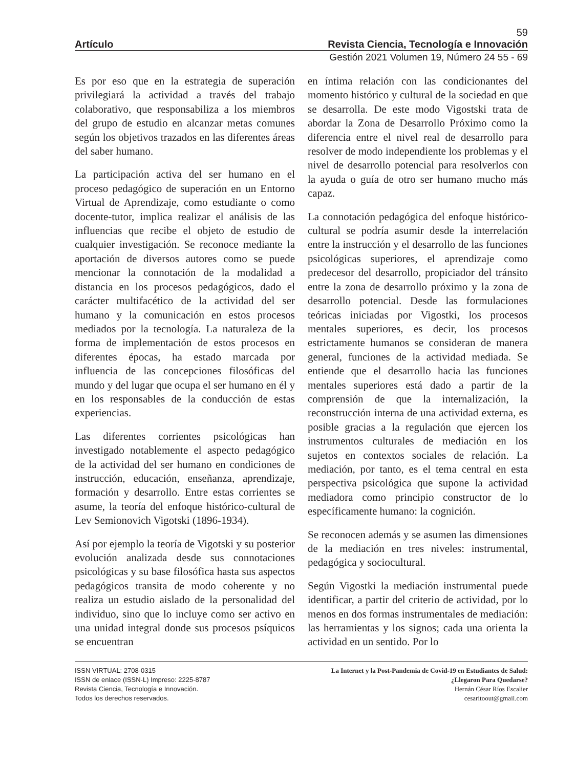59
Artículo Revista Ciencia, Tecnología e Innovación
Gestión 2021 Volumen 19, Número 24 55 - 69
Es por eso que en la estrategia de superación privilegiará la actividad a través del trabajo colaborativo, que responsabiliza a los miembros del grupo de estudio en alcanzar metas comunes según los objetivos trazados en las diferentes áreas del saber humano.
La participación activa del ser humano en el proceso pedagógico de superación en un Entorno Virtual de Aprendizaje, como estudiante o como docente-tutor, implica realizar el análisis de las influencias que recibe el objeto de estudio de cualquier investigación. Se reconoce mediante la aportación de diversos autores como se puede mencionar la connotación de la modalidad a distancia en los procesos pedagógicos, dado el carácter multifacético de la actividad del ser humano y la comunicación en estos procesos mediados por la tecnología. La naturaleza de la forma de implementación de estos procesos en diferentes épocas, ha estado marcada por influencia de las concepciones filosóficas del mundo y del lugar que ocupa el ser humano en él y en los responsables de la conducción de estas experiencias.
Las diferentes corrientes psicológicas han investigado notablemente el aspecto pedagógico de la actividad del ser humano en condiciones de instrucción, educación, enseñanza, aprendizaje, formación y desarrollo. Entre estas corrientes se asume, la teoría del enfoque histórico-cultural de Lev Semionovich Vigotski (1896-1934).
Así por ejemplo la teoría de Vigotski y su posterior evolución analizada desde sus connotaciones psicológicas y su base filosófica hasta sus aspectos pedagógicos transita de modo coherente y no realiza un estudio aislado de la personalidad del individuo, sino que lo incluye como ser activo en una unidad integral donde sus procesos psíquicos se encuentran
en íntima relación con las condicionantes del momento histórico y cultural de la sociedad en que se desarrolla. De este modo Vigostski trata de abordar la Zona de Desarrollo Próximo como la diferencia entre el nivel real de desarrollo para resolver de modo independiente los problemas y el nivel de desarrollo potencial para resolverlos con la ayuda o guía de otro ser humano mucho más capaz.
La connotación pedagógica del enfoque histórico-cultural se podría asumir desde la interrelación entre la instrucción y el desarrollo de las funciones psicológicas superiores, el aprendizaje como predecesor del desarrollo, propiciador del tránsito entre la zona de desarrollo próximo y la zona de desarrollo potencial. Desde las formulaciones teóricas iniciadas por Vigostki, los procesos mentales superiores, es decir, los procesos estrictamente humanos se consideran de manera general, funciones de la actividad mediada. Se entiende que el desarrollo hacia las funciones mentales superiores está dado a partir de la comprensión de que la internalización, la reconstrucción interna de una actividad externa, es posible gracias a la regulación que ejercen los instrumentos culturales de mediación en los sujetos en contextos sociales de relación. La mediación, por tanto, es el tema central en esta perspectiva psicológica que supone la actividad mediadora como principio constructor de lo específicamente humano: la cognición.
Se reconocen además y se asumen las dimensiones de la mediación en tres niveles: instrumental, pedagógica y sociocultural.
Según Vigostki la mediación instrumental puede identificar, a partir del criterio de actividad, por lo menos en dos formas instrumentales de mediación: las herramientas y los signos; cada una orienta la actividad en un sentido. Por lo
ISSN VIRTUAL: 2708-0315
ISSN de enlace (ISSN-L) Impreso: 2225-8787
Revista Ciencia, Tecnología e Innovación.
Todos los derechos reservados.
La Internet y la Post-Pandemia de Covid-19 en Estudiantes de Salud:
¿Llegaron Para Quedarse?
Hernán César Ríos Escalier
cesaritoout@gmail.com